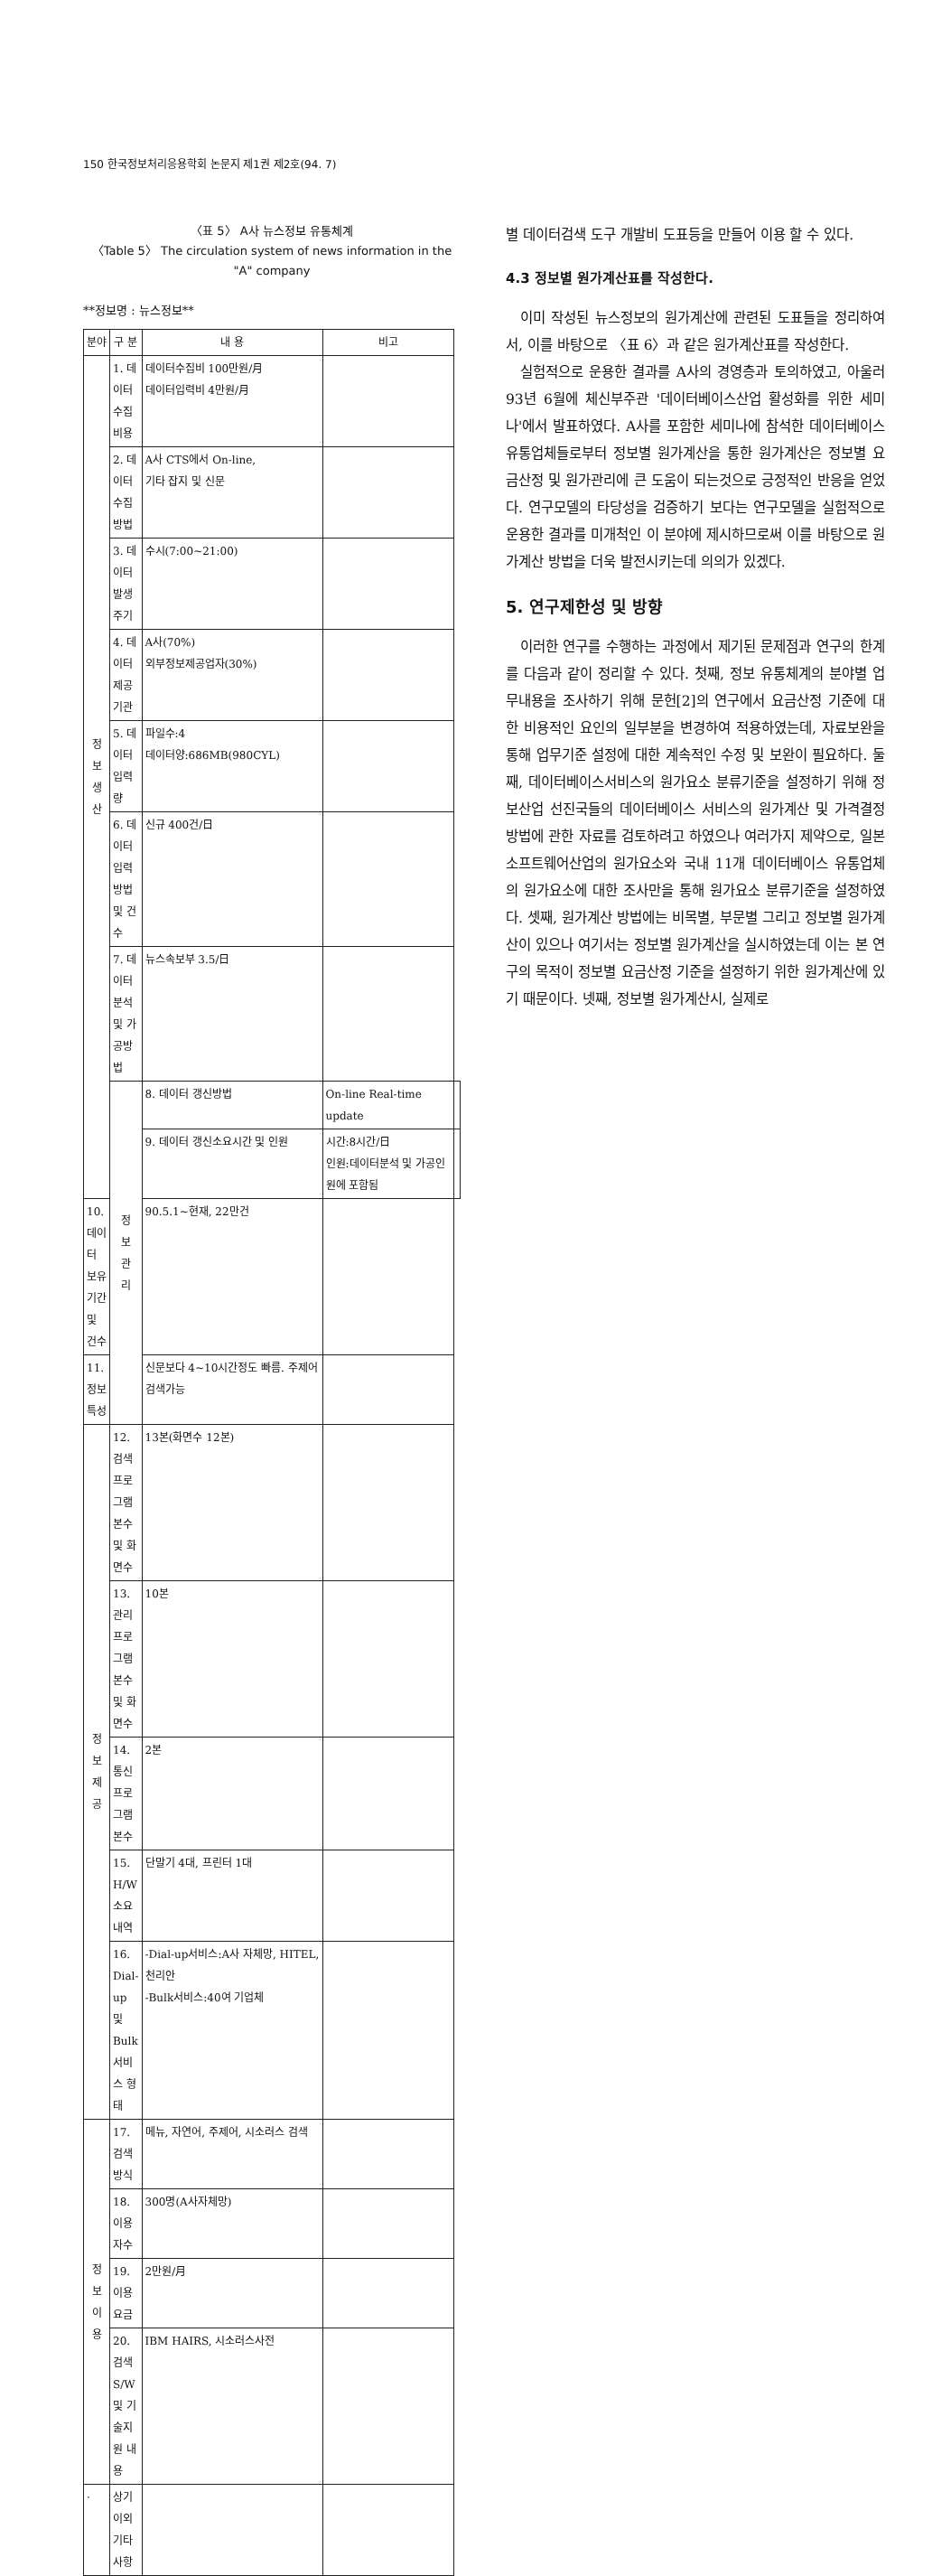150 한국정보처리응용학회 논문지 제1권 제2호(94. 7)
〈표 5〉 A사 뉴스정보 유통체계
〈Table 5〉 The circulation system of news information in the "A" company
**정보명 : 뉴스정보**
| 분야 | 구 분 | 내 용 | 비고 | |
| --- | --- | --- | --- | --- |
| 정 보 생 산 | 1. 데이터 수집비용 | 데이터수집비 100만원/月 데이터입력비 4만원/月 | | |
| | 2. 데이터 수집방법 | A사 CTS에서 On-line, 기타 잡지 및 신문 | | |
| | 3. 데이터 발생주기 | 수시(7:00~21:00) | | |
| | 4. 데이터 제공기관 | A사(70%) 외부정보제공업자(30%) | | |
| | 5. 데이터 입력량 | 파일수:4 데이터양:686MB(980CYL) | | |
| | 6. 데이터 입력방법 및 건수 | 신규 400건/日 | | |
| | 7. 데이터분석 및 가공방법 | 뉴스속보부 3.5/日 | | |
| | 정 보 관 리 | 8. 데이터 갱신방법 | On-line Real-time update | |
| | | 9. 데이터 갱신소요시간 및 인원 | 시간:8시간/日 인원:데이터분석 및 가공인원에 포함됨 | |
| 10. 데이터 보유기간 및 건수 | | 90.5.1~현재, 22만건 | | |
| 11. 정보특성 | | 신문보다 4~10시간정도 빠름. 주제어검색가능 | | |
| 정 보 제 공 | 12. 검색프로그램 본수 및 화면수 | 13본(화면수 12본) | | |
| | 13. 관리프로그램 본수 및 화면수 | 10본 | | |
| | 14. 통신프로그램 본수 | 2본 | | |
| | 15. H/W소요내역 | 단말기 4대, 프린터 1대 | | |
| | 16. Dial-up 및 Bulk 서비스 형태 | -Dial-up서비스:A사 자체망, HITEL, 천리안 -Bulk서비스:40여 기업체 | | |
| 정 보 이 용 | 17. 검색방식 | 메뉴, 자연어, 주제어, 시소러스 검색 | | |
| | 18. 이용자수 | 300명(A사자체망) | | |
| | 19. 이용요금 | 2만원/月 | | |
| | 20. 검색 S/W및 기술지원 내용 | IBM HAIRS, 시소러스사전 | | |
| · | 상기이외 기타사항 | | | |
별 데이터검색 도구 개발비 도표등을 만들어 이용 할 수 있다.
4.3 정보별 원가계산표를 작성한다.
이미 작성된 뉴스정보의 원가계산에 관련된 도표들을 정리하여서, 이를 바탕으로 〈표 6〉과 같은 원가계산표를 작성한다.
실험적으로 운용한 결과를 A사의 경영층과 토의하였고, 아울러 93년 6월에 체신부주관 '데이터베이스산업 활성화를 위한 세미나'에서 발표하였다. A사를 포함한 세미나에 참석한 데이터베이스 유통업체들로부터 정보별 원가계산을 통한 원가계산은 정보별 요금산정 및 원가관리에 큰 도움이 되는것으로 긍정적인 반응을 얻었다. 연구모델의 타당성을 검증하기 보다는 연구모델을 실험적으로 운용한 결과를 미개척인 이 분야에 제시하므로써 이를 바탕으로 원가계산 방법을 더욱 발전시키는데 의의가 있겠다.
5. 연구제한성 및 방향
이러한 연구를 수행하는 과정에서 제기된 문제점과 연구의 한계를 다음과 같이 정리할 수 있다. 첫째, 정보 유통체계의 분야별 업무내용을 조사하기 위해 문헌[2]의 연구에서 요금산정 기준에 대한 비용적인 요인의 일부분을 변경하여 적용하였는데, 자료보완을 통해 업무기준 설정에 대한 계속적인 수정 및 보완이 필요하다. 둘째, 데이터베이스서비스의 원가요소 분류기준을 설정하기 위해 정보산업 선진국들의 데이터베이스 서비스의 원가계산 및 가격결정 방법에 관한 자료를 검토하려고 하였으나 여러가지 제약으로, 일본 소프트웨어산업의 원가요소와 국내 11개 데이터베이스 유통업체의 원가요소에 대한 조사만을 통해 원가요소 분류기준을 설정하였다. 셋째, 원가계산 방법에는 비목별, 부문별 그리고 정보별 원가계산이 있으나 여기서는 정보별 원가계산을 실시하였는데 이는 본 연구의 목적이 정보별 요금산정 기준을 설정하기 위한 원가계산에 있기 때문이다. 넷째, 정보별 원가계산시, 실제로